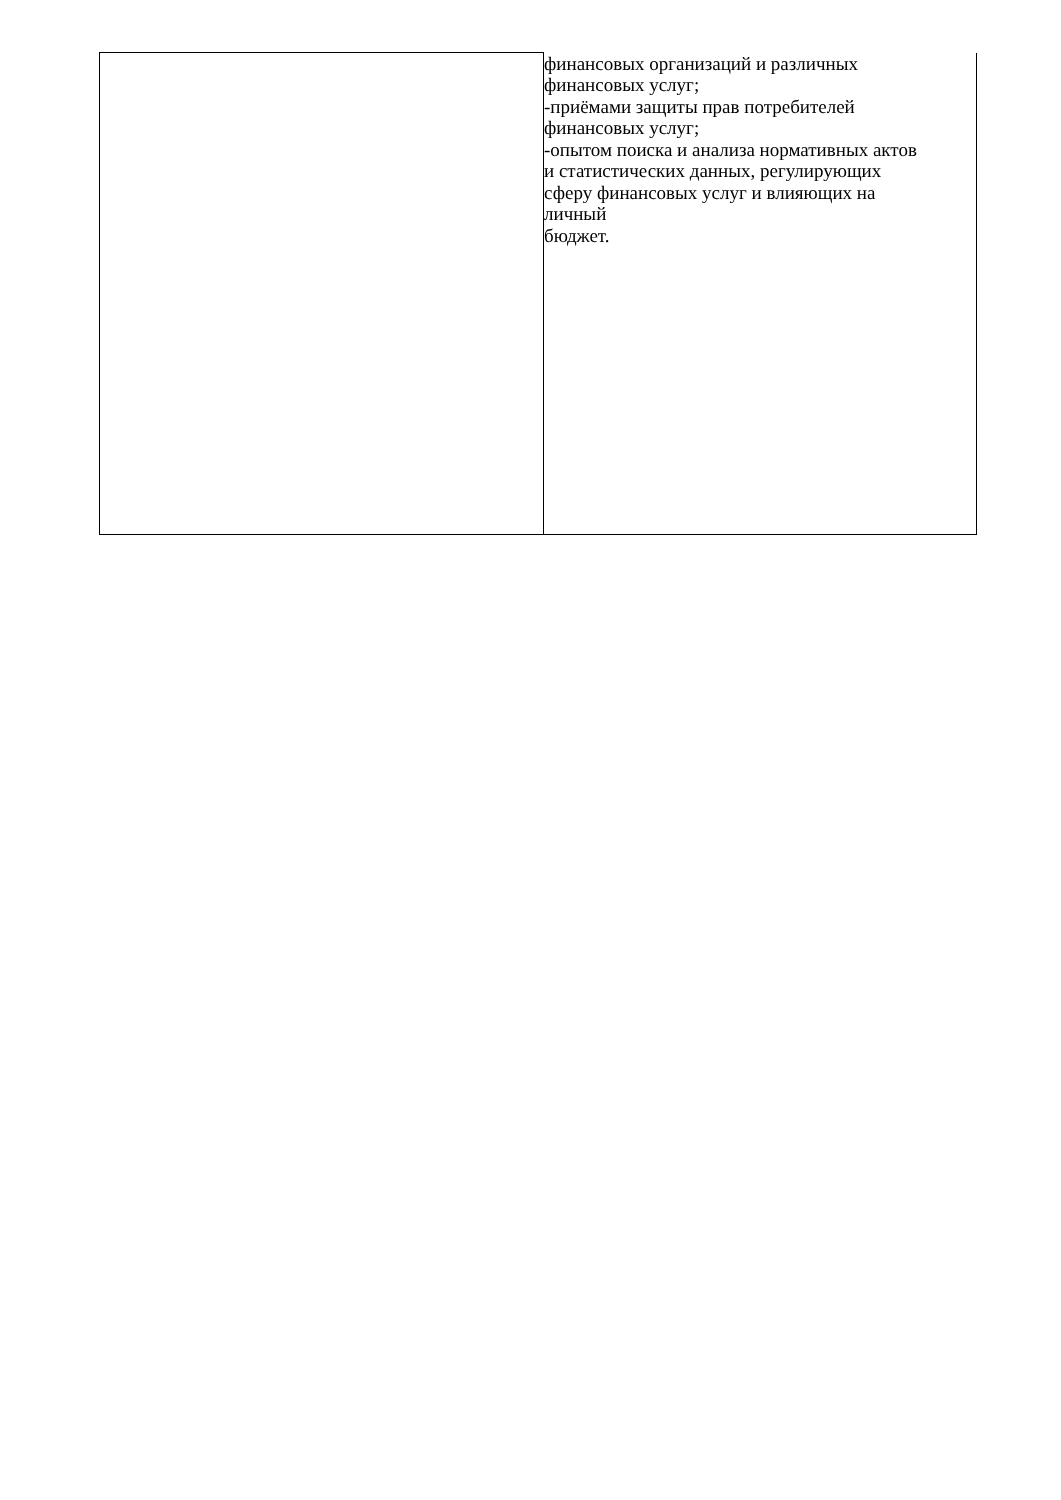| | финансовых организаций и различных финансовых услуг; -приёмами защиты прав потребителей финансовых услуг; -опытом поиска и анализа нормативных актов и статистических данных, регулирующих сферу финансовых услуг и влияющих на личный бюджет. |